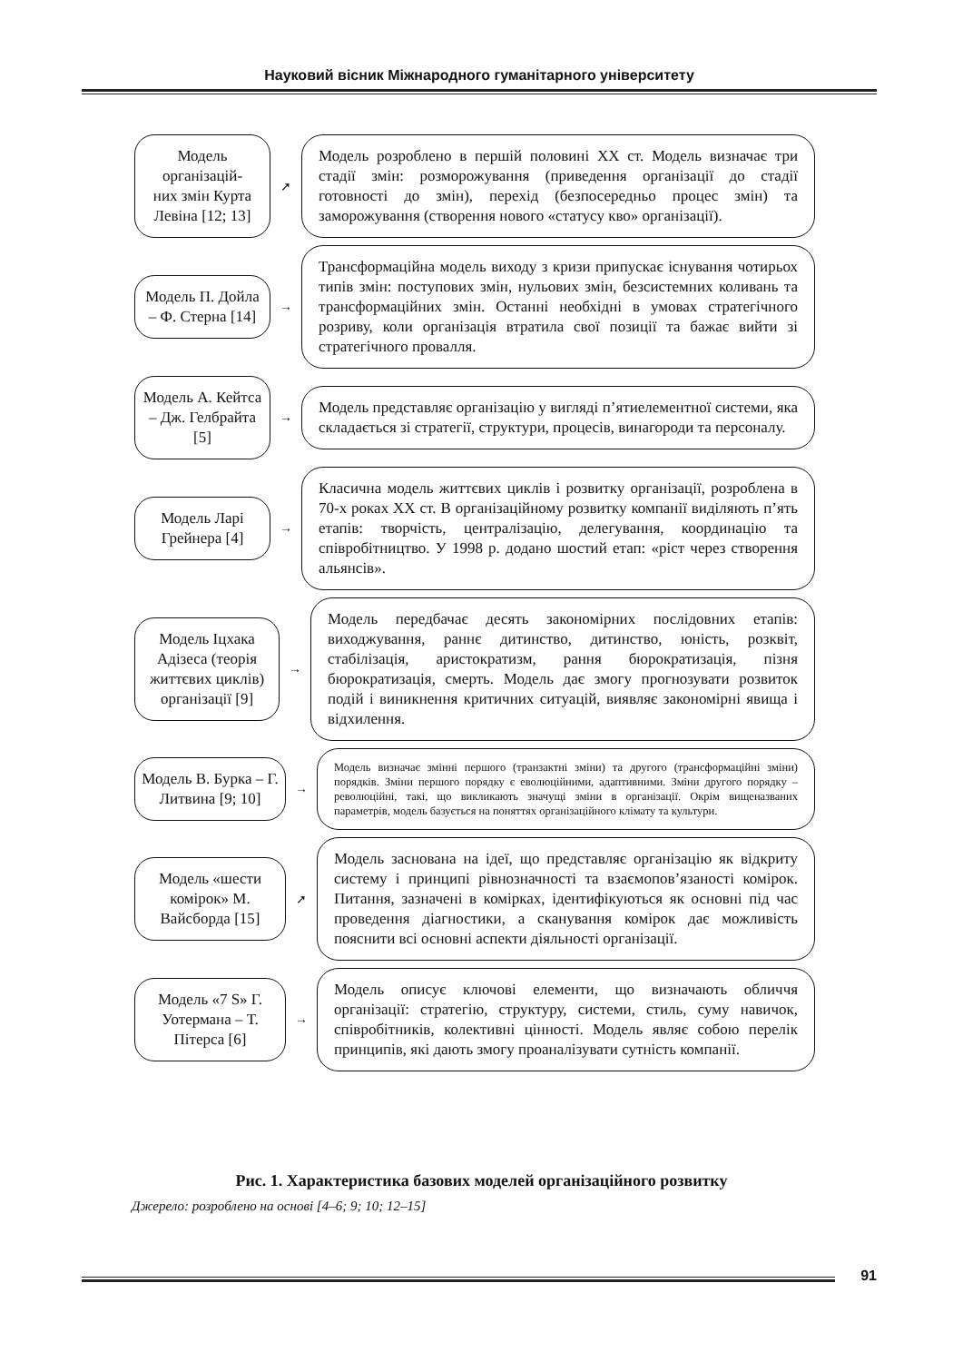Науковий вісник Міжнародного гуманітарного університету
Модель організацій-
них змін Курта Левіна [12; 13]
➚
Модель розроблено в першій половині XX ст. Модель визначає три стадії змін: розморожування (приведення організації до стадії готовності до змін), перехід (безпосередньо процес змін) та заморожування (створення нового «статусу кво» організації).
Модель П. Дойла – Ф. Стерна [14]
→
Трансформаційна модель виходу з кризи припускає існування чотирьох типів змін: поступових змін, нульових змін, безсистемних коливань та трансформаційних змін. Останні необхідні в умовах стратегічного розриву, коли організація втратила свої позиції та бажає вийти зі стратегічного провалля.
Модель А. Кейтса – Дж. Гелбрайта [5]
→
Модель представляє організацію у вигляді п’ятиелементної системи, яка складається зі стратегії, структури, процесів, винагороди та персоналу.
Модель Ларі Грейнера [4]
→
Класична модель життєвих циклів і розвитку організації, розроблена в 70-х роках XX ст. В організаційному розвитку компанії виділяють п’ять етапів: творчість, централізацію, делегування, координацію та співробітництво. У 1998 р. додано шостий етап: «ріст через створення альянсів».
Модель Іцхака Адізеса (теорія життєвих циклів) організації [9]
→
Модель передбачає десять закономірних послідовних етапів: виходжування, раннє дитинство, дитинство, юність, розквіт, стабілізація, аристократизм, рання бюрократизація, пізня бюрократизація, смерть. Модель дає змогу прогнозувати розвиток подій і виникнення критичних ситуацій, виявляє закономірні явища і відхилення.
Модель В. Бурка – Г. Литвина [9; 10]
→
Модель визначає змінні першого (транзактні зміни) та другого (трансформаційні зміни) порядків. Зміни першого порядку є еволюційними, адаптивними. Зміни другого порядку – революційні, такі, що викликають значущі зміни в організації. Окрім вищеназваних параметрів, модель базується на поняттях організаційного клімату та культури.
Модель «шести комірок» М. Вайсборда [15]
➚
Модель заснована на ідеї, що представляє організацію як відкриту систему і принципі рівнозначності та взаємопов’язаності комірок. Питання, зазначені в комірках, ідентифікуються як основні під час проведення діагностики, а сканування комірок дає можливість пояснити всі основні аспекти діяльності організації.
Модель «7 S» Г. Уотермана – Т. Пітерса [6]
→
Модель описує ключові елементи, що визначають обличчя організації: стратегію, структуру, системи, стиль, суму навичок, співробітників, колективні цінності. Модель являє собою перелік принципів, які дають змогу проаналізувати сутність компанії.
Рис. 1. Характеристика базових моделей організаційного розвитку
Джерело: розроблено на основі [4–6; 9; 10; 12–15]
91